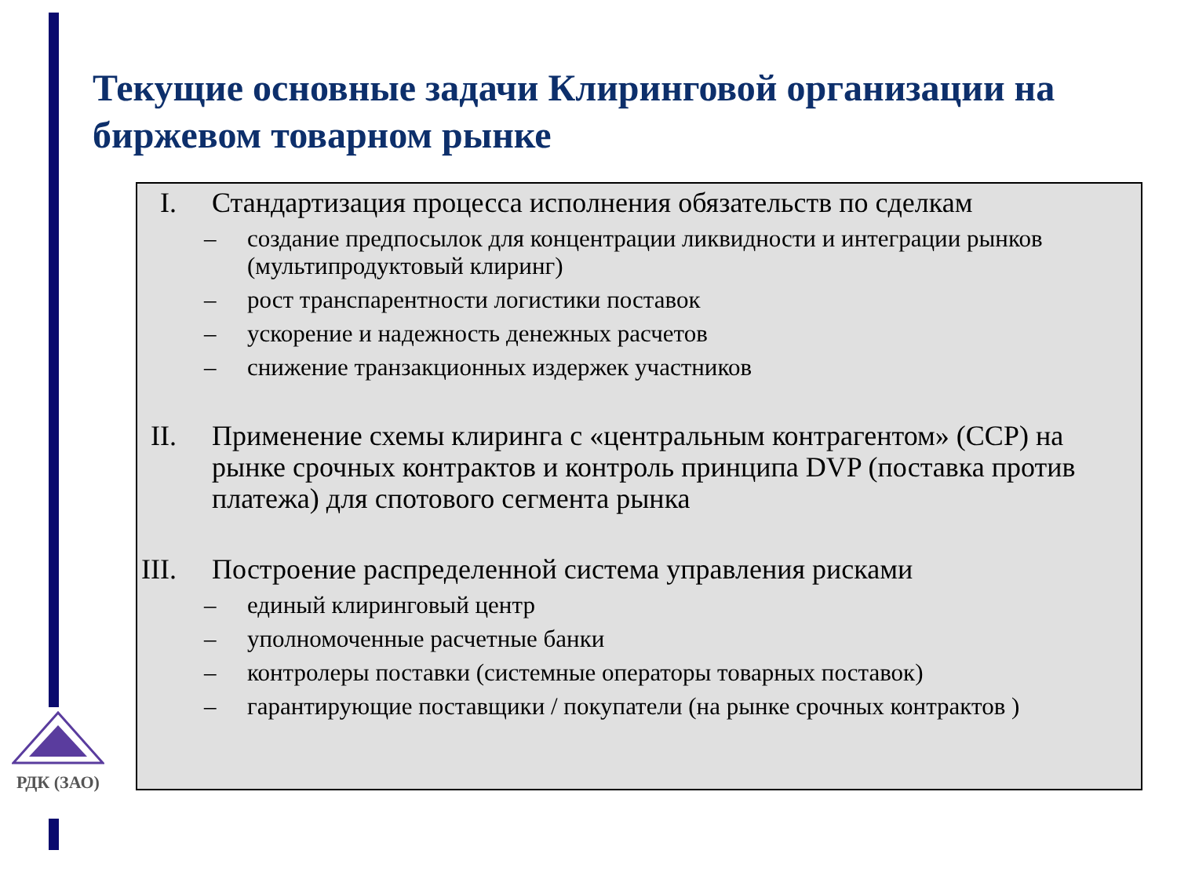РДК (ЗАО)
Текущие основные задачи Клиринговой организации на биржевом товарном рынке
I. Стандартизация процесса исполнения обязательств по сделкам
– создание предпосылок для концентрации ликвидности и интеграции рынков (мультипродуктовый клиринг)
– рост транспарентности логистики поставок
– ускорение и надежность денежных расчетов
– снижение транзакционных издержек участников
II. Применение схемы клиринга с «центральным контрагентом» (CCP) на рынке срочных контрактов и контроль принципа DVP (поставка против платежа) для спотового сегмента рынка
III. Построение распределенной система управления рисками
– единый клиринговый центр
– уполномоченные расчетные банки
– контролеры поставки (системные операторы товарных поставок)
– гарантирующие поставщики / покупатели (на рынке срочных контрактов )